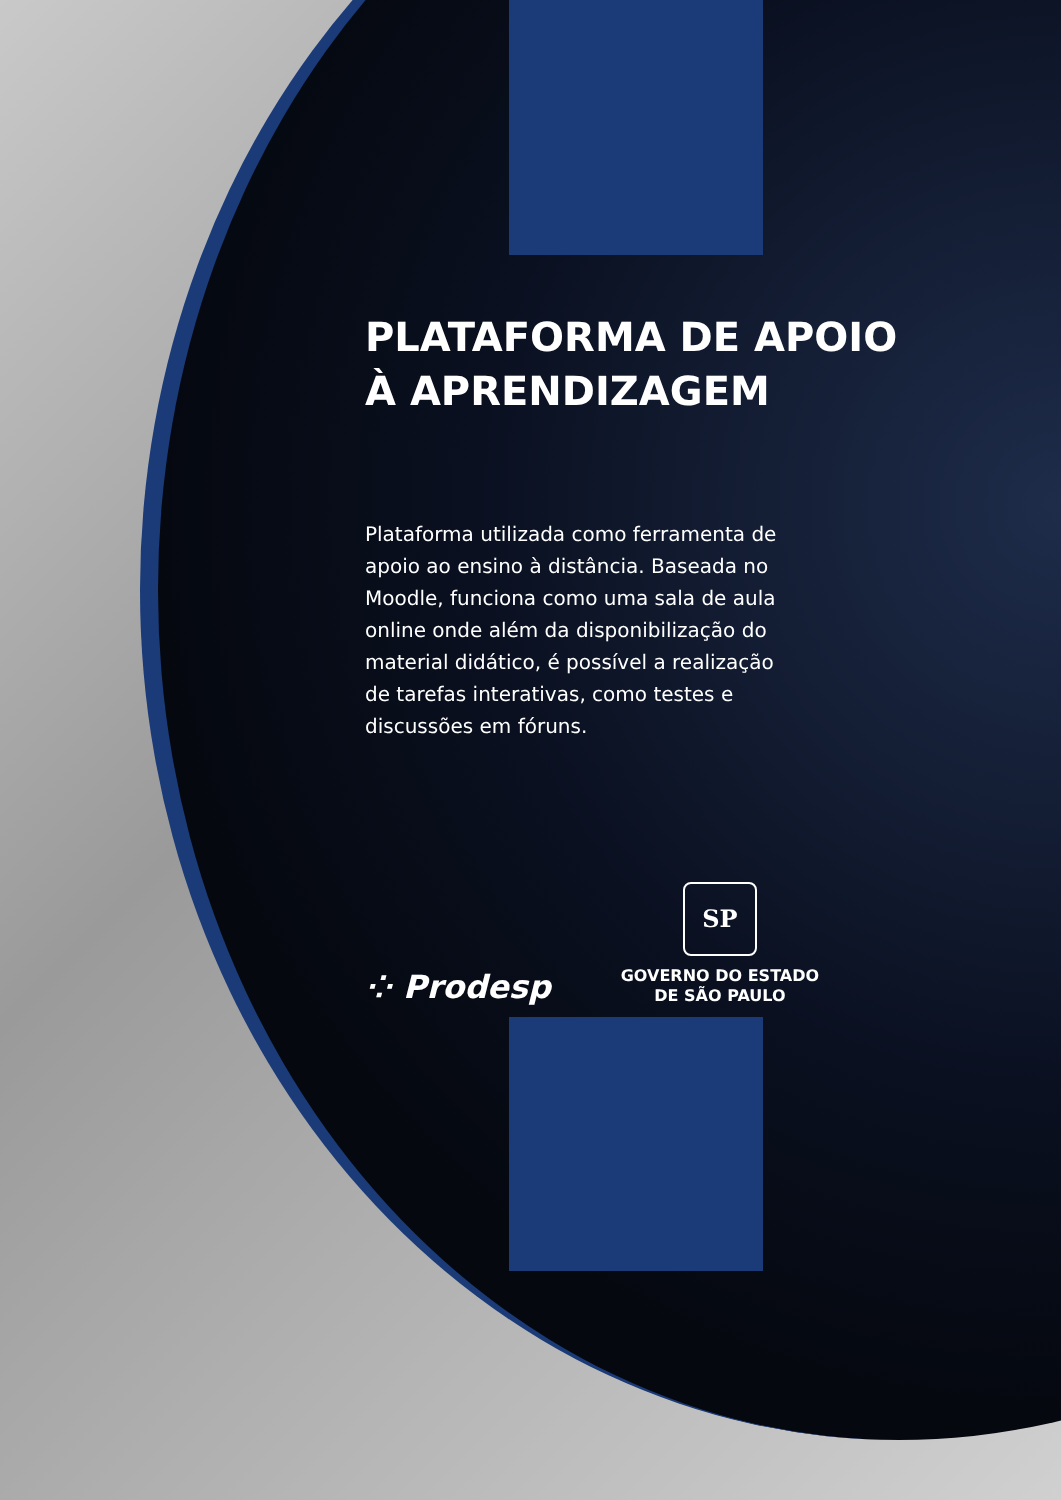PLATAFORMA DE APOIO
À APRENDIZAGEM
Plataforma utilizada como ferramenta de apoio ao ensino à distância. Baseada no Moodle, funciona como uma sala de aula online onde além da disponibilização do material didático, é possível a realização de tarefas interativas, como testes e discussões em fóruns.
⁘ Prodesp
SP
GOVERNO DO ESTADO
DE SÃO PAULO